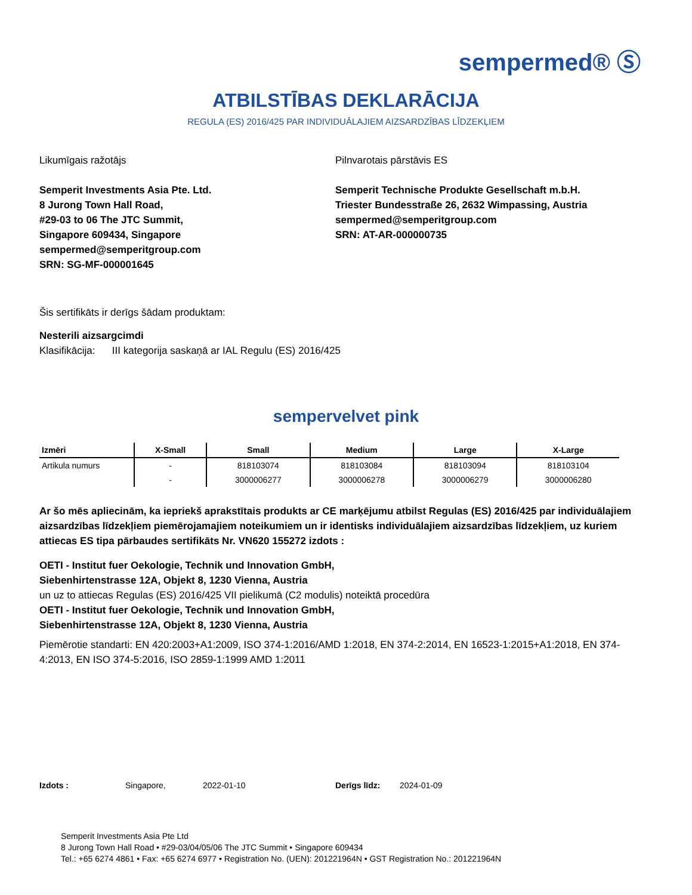sempermed® Ⓢ
ATBILSTĪBAS DEKLARĀCIJA
REGULA (ES) 2016/425 PAR INDIVIDUĀLAJIEM AIZSARDZĪBAS LĪDZEKĻIEM
Likumīgais ražotājs
Semperit Investments Asia Pte. Ltd.
8 Jurong Town Hall Road,
#29-03 to 06 The JTC Summit,
Singapore 609434, Singapore
sempermed@semperitgroup.com
SRN: SG-MF-000001645
Pilnvarotais pārstāvis ES
Semperit Technische Produkte Gesellschaft m.b.H.
Triester Bundesstraße 26, 2632 Wimpassing, Austria
sempermed@semperitgroup.com
SRN: AT-AR-000000735
Šis sertifikāts ir derīgs šādam produktam:
Nesterili aizsargcimdi
Klasifikācija: III kategorija saskaņā ar IAL Regulu (ES) 2016/425
sempervelvet pink
| Izmēri | X-Small | Small | Medium | Large | X-Large |
| --- | --- | --- | --- | --- | --- |
| Artikula numurs | - | 818103074 | 818103084 | 818103094 | 818103104 |
| | - | 3000006277 | 3000006278 | 3000006279 | 3000006280 |
Ar šo mēs apliecinām, ka iepriekš aprakstītais produkts ar CE marķējumu atbilst Regulas (ES) 2016/425 par individuālajiem aizsardzības līdzekļiem piemērojamajiem noteikumiem un ir identisks individuālajiem aizsardzības līdzekļiem, uz kuriem attiecas ES tipa pārbaudes sertifikāts Nr. VN620 155272 izdots :
OETI - Institut fuer Oekologie, Technik und Innovation GmbH,
Siebenhirtenstrasse 12A, Objekt 8, 1230 Vienna, Austria
un uz to attiecas Regulas (ES) 2016/425 VII pielikumā (C2 modulis) noteiktā procedūra
OETI - Institut fuer Oekologie, Technik und Innovation GmbH,
Siebenhirtenstrasse 12A, Objekt 8, 1230 Vienna, Austria
Piemērotie standarti: EN 420:2003+A1:2009, ISO 374-1:2016/AMD 1:2018, EN 374-2:2014, EN 16523-1:2015+A1:2018, EN 374-4:2013, EN ISO 374-5:2016, ISO 2859-1:1999 AMD 1:2011
Izdots : Singapore, 2022-01-10 Derīgs līdz: 2024-01-09
Semperit Investments Asia Pte Ltd
8 Jurong Town Hall Road • #29-03/04/05/06 The JTC Summit • Singapore 609434
Tel.: +65 6274 4861 • Fax: +65 6274 6977 • Registration No. (UEN): 201221964N • GST Registration No.: 201221964N